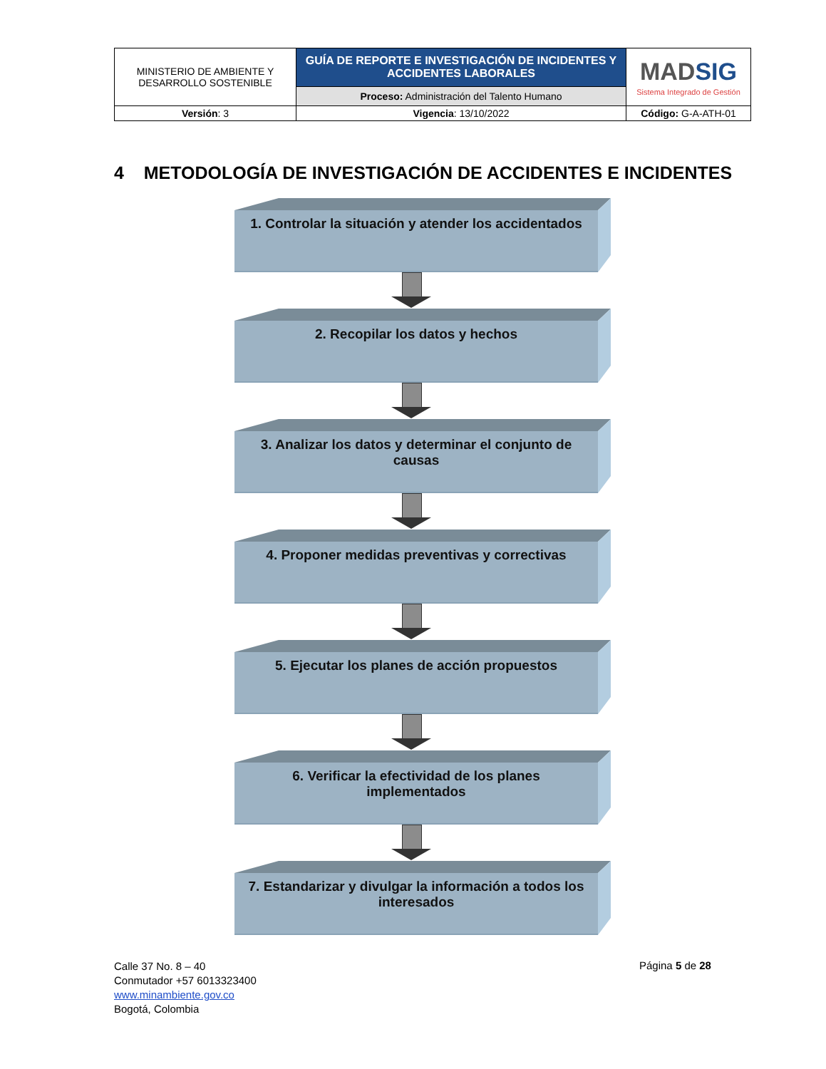| MINISTERIO DE AMBIENTE Y DESARROLLO SOSTENIBLE | GUÍA DE REPORTE E INVESTIGACIÓN DE INCIDENTES Y ACCIDENTES LABORALES | MAD SIG Sistema Integrado de Gestión |
| | Proceso: Administración del Talento Humano | |
| Versión : 3 | Vigencia : 13/10/2022 | Código: G-A-ATH-01 |
4 METODOLOGÍA DE INVESTIGACIÓN DE ACCIDENTES E INCIDENTES
1. Controlar la situación y atender los accidentados
2. Recopilar los datos y hechos
3. Analizar los datos y determinar el conjunto de causas
4. Proponer medidas preventivas y correctivas
5. Ejecutar los planes de acción propuestos
6. Verificar la efectividad de los planes implementados
7. Estandarizar y divulgar la información a todos los interesados
Calle 37 No. 8 – 40
Conmutador +57 6013323400
www.minambiente.gov.co
Bogotá, Colombia
Página 5 de 28